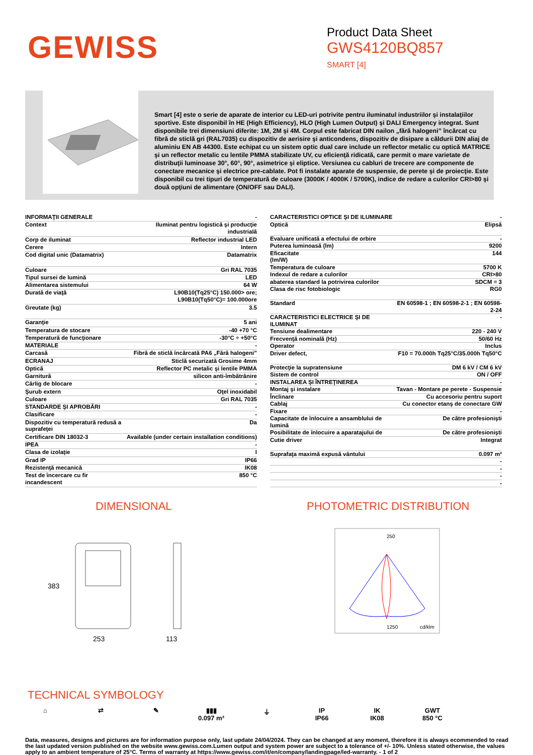GEWISS
Product Data Sheet
GWS4120BQ857
SMART [4]
Smart [4] este o serie de aparate de interior cu LED-uri potrivite pentru iluminatul industriilor şi instalaţiilor sportive. Este disponibil în HE (High Efficiency), HLO (High Lumen Output) şi DALI Emergency integrat. Sunt disponibile trei dimensiuni diferite: 1M, 2M şi 4M. Corpul este fabricat DIN nailon „fără halogeni” încărcat cu fibră de sticlă gri (RAL7035) cu dispozitiv de aerisire şi anticondens, dispozitiv de disipare a căldurii DIN aliaj de aluminiu EN AB 44300. Este echipat cu un sistem optic dual care include un reflector metalic cu optică MATRICE şi un reflector metalic cu lentile PMMA stabilizate UV, cu eficienţă ridicată, care permit o mare varietate de distribuţii luminoase 30°, 60°, 90°, asimetrice şi eliptice. Versiunea cu cabluri de trecere are componente de conectare mecanice şi electrice pre-cablate. Pot fi instalate aparate de suspensie, de perete şi de proiecţie. Este disponibil cu trei tipuri de temperatură de culoare (3000K / 4000K / 5700K), indice de redare a culorilor CRI>80 şi două opţiuni de alimentare (ON/OFF sau DALI).
| INFORMAŢII GENERALE | - |
| Context | Iluminat pentru logistică şi producţie industrială |
| Corp de iluminat | Reflector industrial LED |
| Cerere | Intern |
| Cod digital unic (Datamatrix) | Datamatrix |
| Culoare | Gri RAL 7035 |
| Tipul sursei de lumină | LED |
| Alimentarea sistemului | 64 W |
| Durată de viaţă | L90B10(Tq25°C) 150.000> ore; L90B10(Tq50°C)= 100.000ore |
| Greutate (kg) | 3.5 |
| Garanţie | 5 ani |
| Temperatura de stocare | -40 +70 °C |
| Temperatură de funcţionare | -30°C ÷ +50°C |
| MATERIALE | - |
| Carcasă | Fibră de sticlă încărcată PA6 „Fără halogeni” |
| ECRANAJ | Sticlă securizată Grosime 4mm |
| Optică | Reflector PC metalic şi lentile PMMA |
| Garnitură | silicon anti-îmbătrânire |
| Cârlig de blocare | - |
| Şurub extern | Oţel inoxidabil |
| Culoare | Gri RAL 7035 |
| STANDARDE ŞI APROBĂRI | - |
| Clasificare | - |
| Dispozitiv cu temperatură redusă a suprafeţei | Da |
| Certificare DIN 18032-3 | Available (under certain installation conditions) |
| IPEA | - |
| Clasa de izolaţie | I |
| Grad IP | IP66 |
| Rezistenţă mecanică | IK08 |
| Test de încercare cu fir incandescent | 850 °C |
| CARACTERISTICI OPTICE ŞI DE ILUMINARE | - |
| Optică | Elipsă |
| Evaluare unificată a efectului de orbire | - |
| Puterea luminoasă (lm) | 9200 |
| Eficacitate (lm/W) | 144 |
| Temperatura de culoare | 5700 K |
| Indexul de redare a culorilor | CRI>80 |
| abaterea standard la potrivirea culorilor | SDCM = 3 |
| Clasa de risc fotobiologic | RG0 |
| Standard | EN 60598-1 ; EN 60598-2-1 ; EN 60598-2-24 |
| CARACTERISTICI ELECTRICE ŞI DE ILUMINAT | - |
| Tensiune dealimentare | 220 - 240 V |
| Frecvenţă nominală (Hz) | 50/60 Hz |
| Operator | Inclus |
| Driver defect, | F10 = 70.000h Tq25°C/35.000h Tq50°C |
| Protecţie la supratensiune | DM 6 kV / CM 6 kV |
| Sistem de control | ON / OFF |
| INSTALAREA ŞI ÎNTREŢINEREA | - |
| Montaj şi instalare | Tavan - Montare pe perete - Suspensie |
| Înclinare | Cu accesoriu pentru suport |
| Cablaj | Cu conector etanş de conectare GW |
| Fixare | - |
| Capacitate de înlocuire a ansamblului de lumină | De către profesionişti |
| Posibilitate de înlocuire a aparatajului de | De către profesionişti |
| Cutie driver | Integrat |
| Suprafaţa maximă expusă vântului | 0.097 m² |
| | - |
| | - |
| | - |
| | - |
DIMENSIONAL
383
253
113
PHOTOMETRIC DISTRIBUTION
250
1250
cd/klm
TECHNICAL SYMBOLOGY
⌂ ⇄ ✎ ▮▮▮
0.097 m²
⏚ IP
IP66
IK
IK08
GWT
850 °C
Data, measures, designs and pictures are for information purpose only, last update 24/04/2024. They can be changed at any moment, therefore it is always ecommended to read the last updated version published on the website www.gewiss.com.Lumen output and system power are subject to a tolerance of +/- 10%. Unless stated otherwise, the values apply to an ambient temperature of 25°C. Terms of warranty at https://www.gewiss.com/it/en/company/landingpage/led-warranty. - 1 of 2